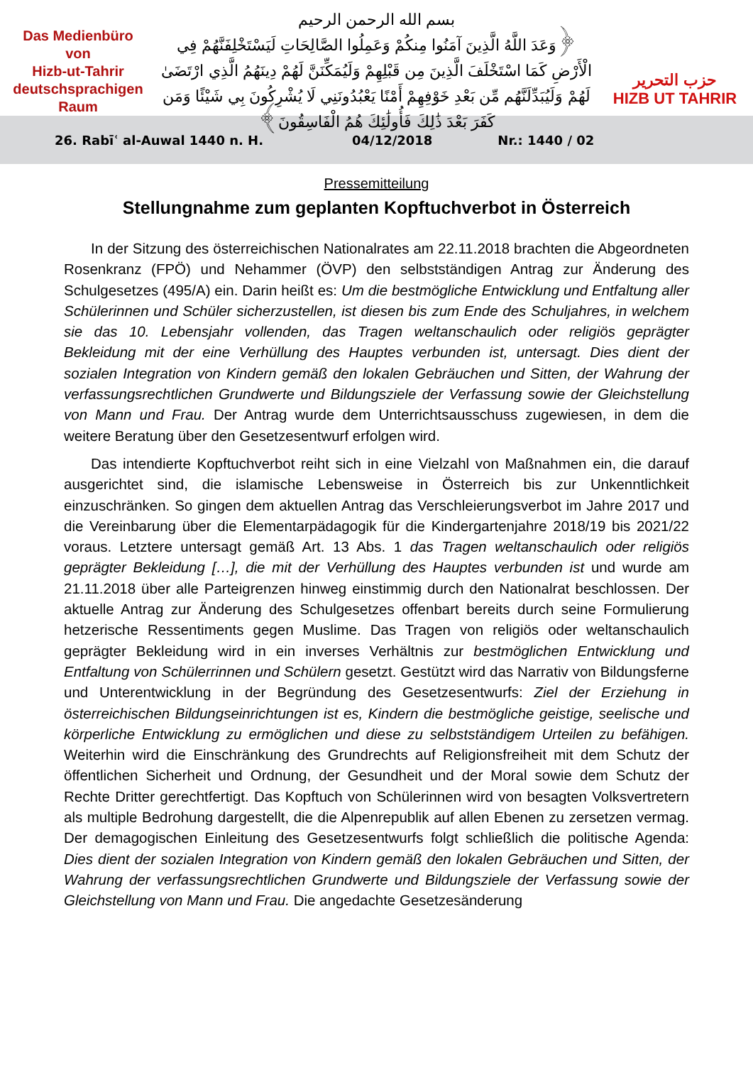Das Medienbüro
von
Hizb-ut-Tahrir
deutschsprachigen
Raum
بسم الله الرحمن الرحيم
﴿وَعَدَ اللَّهُ الَّذِينَ آمَنُوا مِنكُمْ وَعَمِلُوا الصَّالِحَاتِ لَيَسْتَخْلِفَنَّهُمْ فِي الْأَرْضِ كَمَا اسْتَخْلَفَ الَّذِينَ مِن قَبْلِهِمْ وَلَيُمَكِّنَنَّ لَهُمْ دِينَهُمُ الَّذِي ارْتَضَىٰ لَهُمْ وَلَيُبَدِّلَنَّهُم مِّن بَعْدِ خَوْفِهِمْ أَمْنًا يَعْبُدُونَنِي لَا يُشْرِكُونَ بِي شَيْئًا وَمَن كَفَرَ بَعْدَ ذَٰلِكَ فَأُولَٰئِكَ هُمُ الْفَاسِقُونَ﴾
حزب التحرير
HIZB UT TAHRIR
26. Rabīʿ al-Auwal 1440 n. H. 04/12/2018 Nr.: 1440 / 02
Pressemitteilung
Stellungnahme zum geplanten Kopftuchverbot in Österreich
In der Sitzung des österreichischen Nationalrates am 22.11.2018 brachten die Abgeordneten Rosenkranz (FPÖ) und Nehammer (ÖVP) den selbstständigen Antrag zur Änderung des Schulgesetzes (495/A) ein. Darin heißt es: Um die bestmögliche Entwicklung und Entfaltung aller Schülerinnen und Schüler sicherzustellen, ist diesen bis zum Ende des Schuljahres, in welchem sie das 10. Lebensjahr vollenden, das Tragen weltanschaulich oder religiös geprägter Bekleidung mit der eine Verhüllung des Hauptes verbunden ist, untersagt. Dies dient der sozialen Integration von Kindern gemäß den lokalen Gebräuchen und Sitten, der Wahrung der verfassungsrechtlichen Grundwerte und Bildungsziele der Verfassung sowie der Gleichstellung von Mann und Frau. Der Antrag wurde dem Unterrichtsausschuss zugewiesen, in dem die weitere Beratung über den Gesetzesentwurf erfolgen wird.
Das intendierte Kopftuchverbot reiht sich in eine Vielzahl von Maßnahmen ein, die darauf ausgerichtet sind, die islamische Lebensweise in Österreich bis zur Unkenntlichkeit einzuschränken. So gingen dem aktuellen Antrag das Verschleierungsverbot im Jahre 2017 und die Vereinbarung über die Elementarpädagogik für die Kindergartenjahre 2018/19 bis 2021/22 voraus. Letztere untersagt gemäß Art. 13 Abs. 1 das Tragen weltanschaulich oder religiös geprägter Bekleidung […], die mit der Verhüllung des Hauptes verbunden ist und wurde am 21.11.2018 über alle Parteigrenzen hinweg einstimmig durch den Nationalrat beschlossen. Der aktuelle Antrag zur Änderung des Schulgesetzes offenbart bereits durch seine Formulierung hetzerische Ressentiments gegen Muslime. Das Tragen von religiös oder weltanschaulich geprägter Bekleidung wird in ein inverses Verhältnis zur bestmöglichen Entwicklung und Entfaltung von Schülerrinnen und Schülern gesetzt. Gestützt wird das Narrativ von Bildungsferne und Unterentwicklung in der Begründung des Gesetzesentwurfs: Ziel der Erziehung in österreichischen Bildungseinrichtungen ist es, Kindern die bestmögliche geistige, seelische und körperliche Entwicklung zu ermöglichen und diese zu selbstständigem Urteilen zu befähigen. Weiterhin wird die Einschränkung des Grundrechts auf Religionsfreiheit mit dem Schutz der öffentlichen Sicherheit und Ordnung, der Gesundheit und der Moral sowie dem Schutz der Rechte Dritter gerechtfertigt. Das Kopftuch von Schülerinnen wird von besagten Volksvertretern als multiple Bedrohung dargestellt, die die Alpenrepublik auf allen Ebenen zu zersetzen vermag. Der demagogischen Einleitung des Gesetzesentwurfs folgt schließlich die politische Agenda: Dies dient der sozialen Integration von Kindern gemäß den lokalen Gebräuchen und Sitten, der Wahrung der verfassungsrechtlichen Grundwerte und Bildungsziele der Verfassung sowie der Gleichstellung von Mann und Frau. Die angedachte Gesetzesänderung